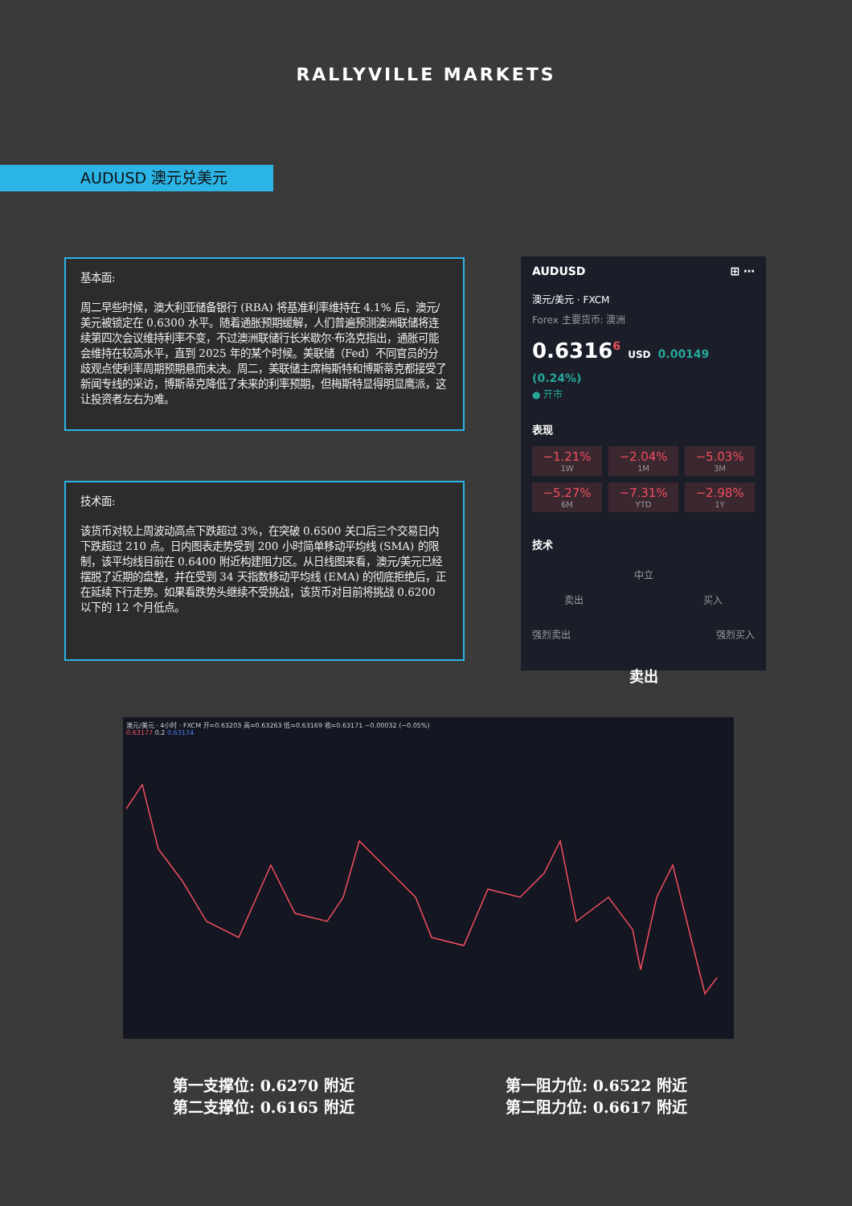RALLYVILLE MARKETS
AUDUSD 澳元兑美元
基本面:
周二早些时候，澳大利亚储备银行 (RBA) 将基准利率维持在 4.1% 后，澳元/美元被锁定在 0.6300 水平。随着通胀预期缓解，人们普遍预测澳洲联储将连续第四次会议维持利率不变，不过澳洲联储行长米歇尔·布洛克指出，通胀可能会维持在较高水平，直到 2025 年的某个时候。美联储（Fed）不同官员的分歧观点使利率周期预期悬而未决。周二，美联储主席梅斯特和博斯蒂克都接受了新闻专线的采访，博斯蒂克降低了未来的利率预期，但梅斯特显得明显鹰派，这让投资者左右为难。
技术面:
该货币对较上周波动高点下跌超过 3%，在突破 0.6500 关口后三个交易日内下跌超过 210 点。日内图表走势受到 200 小时简单移动平均线 (SMA) 的限制，该平均线目前在 0.6400 附近构建阻力区。从日线图来看，澳元/美元已经摆脱了近期的盘整，并在受到 34 天指数移动平均线 (EMA) 的彻底拒绝后，正在延续下行走势。如果看跌势头继续不受挑战，该货币对目前将挑战 0.6200 以下的 12 个月低点。
AUDUSD ⊞ ⋯
澳元/美元 · FXCM
Forex 主要货币: 澳洲
0.6316<sup>6</sup> USD 0.00149 (0.24%)
● 开市
表现
−1.21%
1W
−2.04%
1M
−5.03%
3M
−5.27%
6M
−7.31%
YTD
−2.98%
1Y
技术
中立
卖出 买入
强烈卖出 强烈买入
卖出
澳元/美元 · 4小时 · FXCM 开=0.63203 高=0.63263 低=0.63169 收=0.63171 −0.00032 (−0.05%)
0.63177 0.2 0.63174
第一支撑位: 0.6270 附近
第二支撑位: 0.6165 附近
第一阻力位: 0.6522 附近
第二阻力位: 0.6617 附近